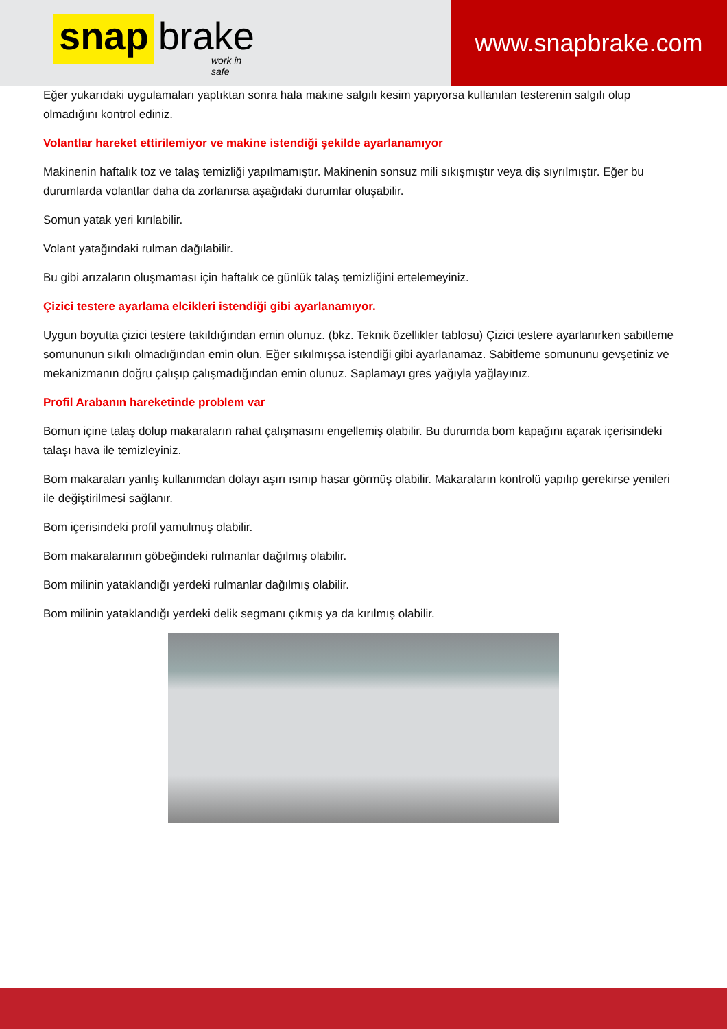snap brake
work in safe
www.snapbrake.com
Eğer yukarıdaki uygulamaları yaptıktan sonra hala makine salgılı kesim yapıyorsa kullanılan testerenin salgılı olup olmadığını kontrol ediniz.
Volantlar hareket ettirilemiyor ve makine istendiği şekilde ayarlanamıyor
Makinenin haftalık toz ve talaş temizliği yapılmamıştır. Makinenin sonsuz mili sıkışmıştır veya diş sıyrılmıştır. Eğer bu durumlarda volantlar daha da zorlanırsa aşağıdaki durumlar oluşabilir.
Somun yatak yeri kırılabilir.
Volant yatağındaki rulman dağılabilir.
Bu gibi arızaların oluşmaması için haftalık ce günlük talaş temizliğini ertelemeyiniz.
Çizici testere ayarlama elcikleri istendiği gibi ayarlanamıyor.
Uygun boyutta çizici testere takıldığından emin olunuz. (bkz. Teknik özellikler tablosu) Çizici testere ayarlanırken sabitleme somununun sıkılı olmadığından emin olun. Eğer sıkılmışsa istendiği gibi ayarlanamaz. Sabitleme somununu gevşetiniz ve mekanizmanın doğru çalışıp çalışmadığından emin olunuz. Saplamayı gres yağıyla yağlayınız.
Profil Arabanın hareketinde problem var
Bomun içine talaş dolup makaraların rahat çalışmasını engellemiş olabilir. Bu durumda bom kapağını açarak içerisindeki talaşı hava ile temizleyiniz.
Bom makaraları yanlış kullanımdan dolayı aşırı ısınıp hasar görmüş olabilir. Makaraların kontrolü yapılıp gerekirse yenileri ile değiştirilmesi sağlanır.
Bom içerisindeki profil yamulmuş olabilir.
Bom makaralarının göbeğindeki rulmanlar dağılmış olabilir.
Bom milinin yataklandığı yerdeki rulmanlar dağılmış olabilir.
Bom milinin yataklandığı yerdeki delik segmanı çıkmış ya da kırılmış olabilir.